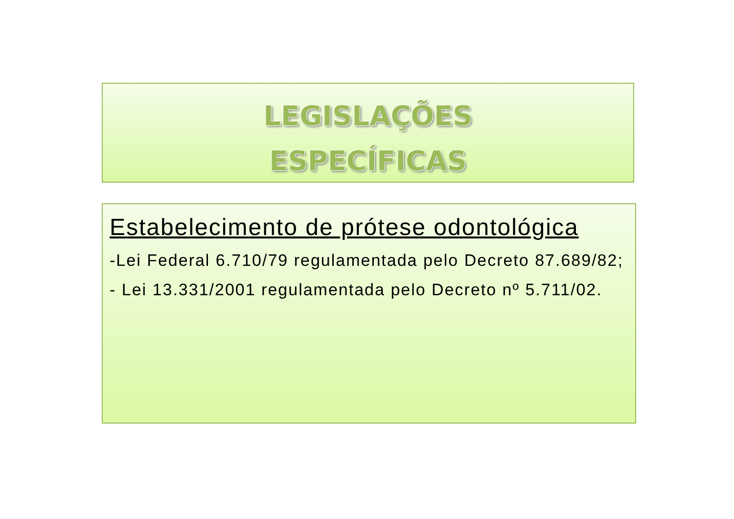LEGISLAÇÕES
ESPECÍFICAS
Estabelecimento de prótese odontológica
-Lei Federal 6.710/79 regulamentada pelo Decreto 87.689/82;
- Lei 13.331/2001 regulamentada pelo Decreto nº 5.711/02.